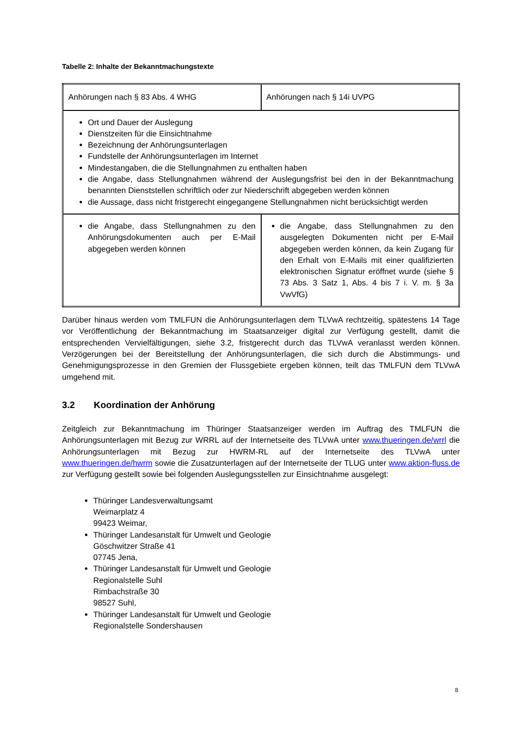Tabelle 2: Inhalte der Bekanntmachungstexte
| Anhörungen nach § 83 Abs. 4 WHG | Anhörungen nach § 14i UVPG |
| Ort und Dauer der Auslegung Dienstzeiten für die Einsichtnahme Bezeichnung der Anhörungsunterlagen Fundstelle der Anhörungsunterlagen im Internet Mindestangaben, die die Stellungnahmen zu enthalten haben die Angabe, dass Stellungnahmen während der Auslegungsfrist bei den in der Bekanntmachung benannten Dienststellen schriftlich oder zur Niederschrift abgegeben werden können die Aussage, dass nicht fristgerecht eingegangene Stellungnahmen nicht berücksichtigt werden | |
| die Angabe, dass Stellungnahmen zu den Anhörungsdokumenten auch per E-Mail abgegeben werden können | die Angabe, dass Stellungnahmen zu den ausgelegten Dokumenten nicht per E-Mail abgegeben werden können, da kein Zugang für den Erhalt von E-Mails mit einer qualifizierten elektronischen Signatur eröffnet wurde (siehe § 73 Abs. 3 Satz 1, Abs. 4 bis 7 i. V. m. § 3a VwVfG) |
Darüber hinaus werden vom TMLFUN die Anhörungsunterlagen dem TLVwA rechtzeitig, spätestens 14 Tage vor Veröffentlichung der Bekanntmachung im Staatsanzeiger digital zur Verfügung gestellt, damit die entsprechenden Vervielfältigungen, siehe 3.2, fristgerecht durch das TLVwA veranlasst werden können. Verzögerungen bei der Bereitstellung der Anhörungsunterlagen, die sich durch die Abstimmungs- und Genehmigungsprozesse in den Gremien der Flussgebiete ergeben können, teilt das TMLFUN dem TLVwA umgehend mit.
3.2 Koordination der Anhörung
Zeitgleich zur Bekanntmachung im Thüringer Staatsanzeiger werden im Auftrag des TMLFUN die Anhörungsunterlagen mit Bezug zur WRRL auf der Internetseite des TLVwA unter www.thueringen.de/wrrl die Anhörungsunterlagen mit Bezug zur HWRM-RL auf der Internetseite des TLVwA unter www.thueringen.de/hwrm sowie die Zusatzunterlagen auf der Internetseite der TLUG unter www.aktion-fluss.de zur Verfügung gestellt sowie bei folgenden Auslegungsstellen zur Einsichtnahme ausgelegt:
Thüringer Landesverwaltungsamt
Weimarplatz 4
99423 Weimar,
Thüringer Landesanstalt für Umwelt und Geologie
Göschwitzer Straße 41
07745 Jena,
Thüringer Landesanstalt für Umwelt und Geologie
Regionalstelle Suhl
Rimbachstraße 30
98527 Suhl,
Thüringer Landesanstalt für Umwelt und Geologie
Regionalstelle Sondershausen
8